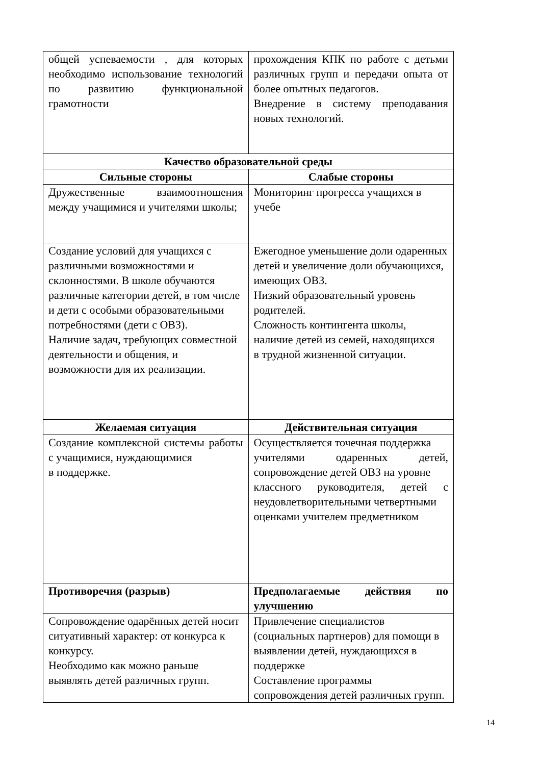| общей успеваемости , для которых необходимо использование технологий по развитию функциональной грамотности | прохождения КПК по работе с детьми различных групп и передачи опыта от более опытных педагогов. Внедрение в систему преподавания новых технологий. |
| Качество образовательной среды | |
| Сильные стороны | Слабые стороны |
| Дружественные взаимоотношения между учащимися и учителями школы; | Мониторинг прогресса учащихся в учебе |
| Создание условий для учащихся с различными возможностями и склонностями. В школе обучаются различные категории детей, в том числе и дети с особыми образовательными потребностями (дети с ОВЗ). Наличие задач, требующих совместной деятельности и общения, и возможности для их реализации. | Ежегодное уменьшение доли одаренных детей и увеличение доли обучающихся, имеющих ОВЗ. Низкий образовательный уровень родителей. Сложность контингента школы, наличие детей из семей, находящихся в трудной жизненной ситуации. |
| Желаемая ситуация | Действительная ситуация |
| Создание комплексной системы работы с учащимися, нуждающимися в поддержке. | Осуществляется точечная поддержка учителями одаренных детей, сопровождение детей ОВЗ на уровне классного руководителя, детей с неудовлетворительными четвертными оценками учителем предметником |
| Противоречия (разрыв) | Предполагаемые действия по улучшению |
| Сопровождение одарённых детей носит ситуативный характер: от конкурса к конкурсу. Необходимо как можно раньше выявлять детей различных групп. | Привлечение специалистов (социальных партнеров) для помощи в выявлении детей, нуждающихся в поддержке Составление программы сопровождения детей различных групп. |
14